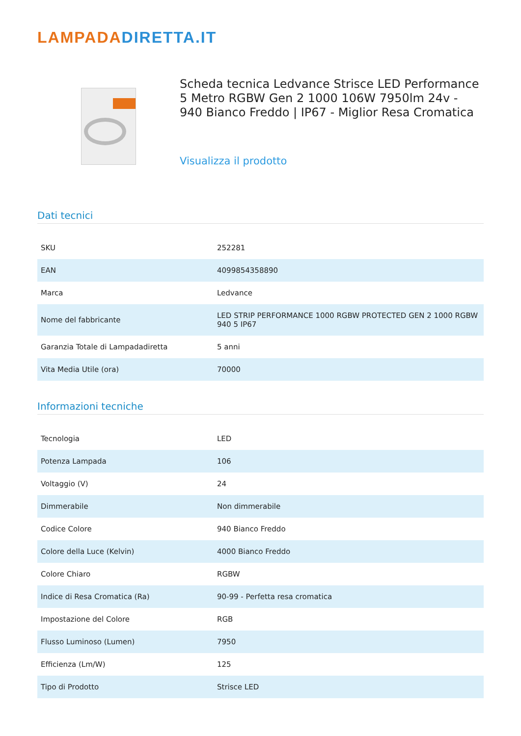LAMPADADIRETTA.IT
Scheda tecnica Ledvance Strisce LED Performance 5 Metro RGBW Gen 2 1000 106W 7950lm 24v - 940 Bianco Freddo | IP67 - Miglior Resa Cromatica
Visualizza il prodotto
Dati tecnici
| SKU | 252281 |
| EAN | 4099854358890 |
| Marca | Ledvance |
| Nome del fabbricante | LED STRIP PERFORMANCE 1000 RGBW PROTECTED GEN 2 1000 RGBW 940 5 IP67 |
| Garanzia Totale di Lampadadiretta | 5 anni |
| Vita Media Utile (ora) | 70000 |
Informazioni tecniche
| Tecnologia | LED |
| Potenza Lampada | 106 |
| Voltaggio (V) | 24 |
| Dimmerabile | Non dimmerabile |
| Codice Colore | 940 Bianco Freddo |
| Colore della Luce (Kelvin) | 4000 Bianco Freddo |
| Colore Chiaro | RGBW |
| Indice di Resa Cromatica (Ra) | 90-99 - Perfetta resa cromatica |
| Impostazione del Colore | RGB |
| Flusso Luminoso (Lumen) | 7950 |
| Efficienza (Lm/W) | 125 |
| Tipo di Prodotto | Strisce LED |